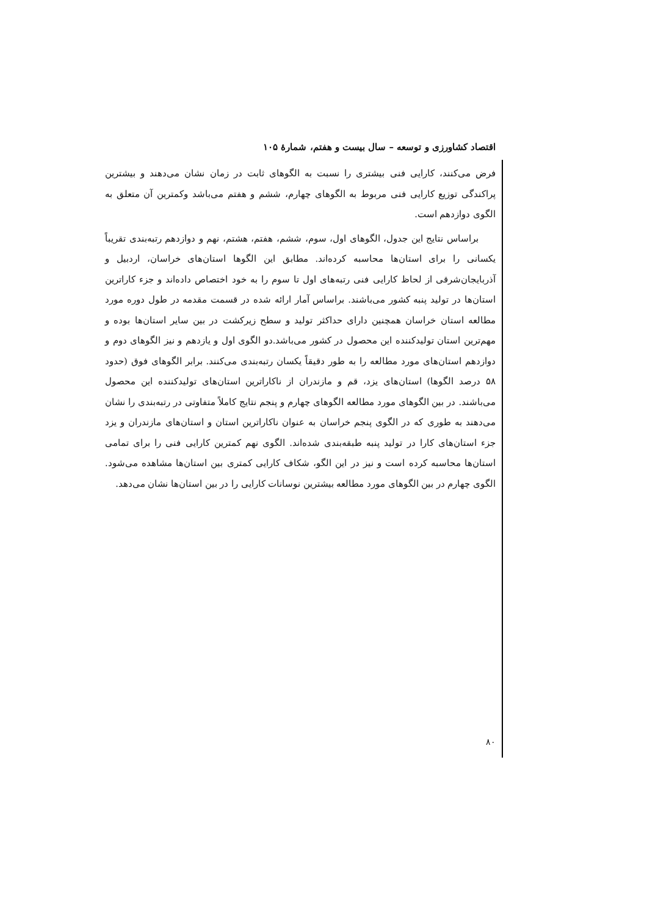اقتصاد کشاورزی و توسعه – سال بیست و هفتم، شمارۀ ۱۰۵
فرض می‌کنند، کارایی فنی بیشتری را نسبت به الگوهای ثابت در زمان نشان می‌دهند و بیشترین پراکندگی توزیع کارایی فنی مربوط به الگوهای چهارم، ششم و هفتم می‌باشد وکمترین آن متعلق به الگوی دوازدهم است.
براساس نتایج این جدول، الگوهای اول، سوم، ششم، هفتم، هشتم، نهم و دوازدهم رتبه‌بندی تقریباً یکسانی را برای استان‌ها محاسبه کرده‌اند. مطابق این الگوها استان‌های خراسان، اردبیل و آذربایجان‌شرقی از لحاظ کارایی فنی رتبه‌های اول تا سوم را به خود اختصاص داده‌اند و جزء کاراترین استان‌ها در تولید پنبه کشور می‌باشند. براساس آمار ارائه شده در قسمت مقدمه در طول دوره مورد مطالعه استان خراسان همچنین دارای حداکثر تولید و سطح زیرکشت در بین سایر استان‌ها بوده و مهم‌ترین استان تولیدکننده این محصول در کشور می‌باشد.دو الگوی اول و یازدهم و نیز الگوهای دوم و دوازدهم استان‌های مورد مطالعه را به طور دقیقاً یکسان رتبه‌بندی می‌کنند. برابر الگوهای فوق (حدود ۵۸ درصد الگوها) استان‌های یزد، قم و مازندران از ناکاراترین استان‌های تولیدکننده این محصول می‌باشند. در بین الگوهای مورد مطالعه الگوهای چهارم و پنجم نتایج کاملاً متفاوتی در رتبه‌بندی را نشان می‌دهند به طوری که در الگوی پنجم خراسان به عنوان ناکاراترین استان و استان‌های مازندران و یزد جزء استان‌های کارا در تولید پنبه طبقه‌بندی شده‌اند. الگوی نهم کمترین کارایی فنی را برای تمامی استان‌ها محاسبه کرده است و نیز در این الگو، شکاف کارایی کمتری بین استان‌ها مشاهده می‌شود. الگوی چهارم در بین الگوهای مورد مطالعه بیشترین نوسانات کارایی را در بین استان‌ها نشان می‌دهد.
۸۰